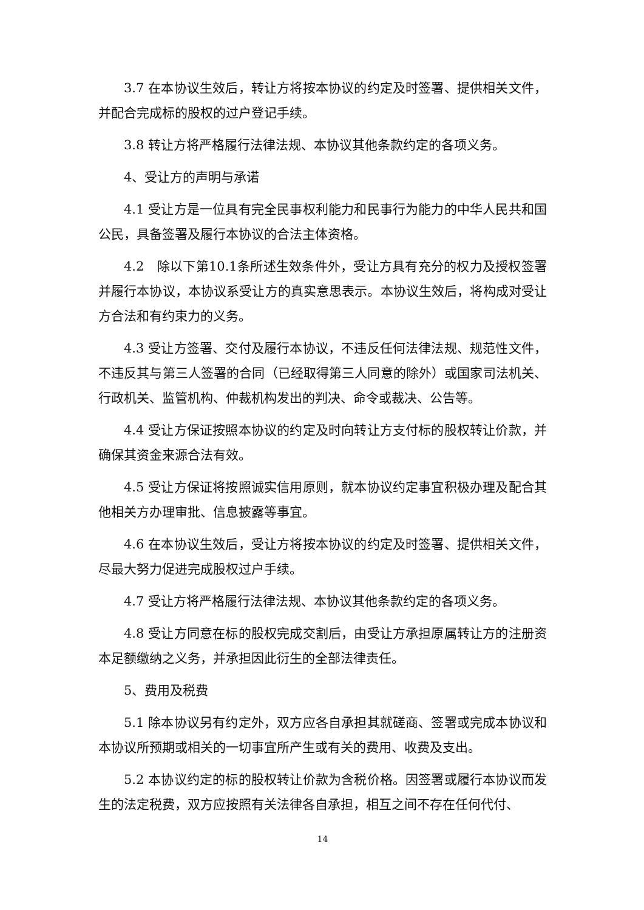3.7 在本协议生效后，转让方将按本协议的约定及时签署、提供相关文件，并配合完成标的股权的过户登记手续。
3.8 转让方将严格履行法律法规、本协议其他条款约定的各项义务。
4、受让方的声明与承诺
4.1 受让方是一位具有完全民事权利能力和民事行为能力的中华人民共和国公民，具备签署及履行本协议的合法主体资格。
4.2　除以下第10.1条所述生效条件外，受让方具有充分的权力及授权签署并履行本协议，本协议系受让方的真实意思表示。本协议生效后，将构成对受让方合法和有约束力的义务。
4.3 受让方签署、交付及履行本协议，不违反任何法律法规、规范性文件，不违反其与第三人签署的合同（已经取得第三人同意的除外）或国家司法机关、行政机关、监管机构、仲裁机构发出的判决、命令或裁决、公告等。
4.4 受让方保证按照本协议的约定及时向转让方支付标的股权转让价款，并确保其资金来源合法有效。
4.5 受让方保证将按照诚实信用原则，就本协议约定事宜积极办理及配合其他相关方办理审批、信息披露等事宜。
4.6 在本协议生效后，受让方将按本协议的约定及时签署、提供相关文件，尽最大努力促进完成股权过户手续。
4.7 受让方将严格履行法律法规、本协议其他条款约定的各项义务。
4.8 受让方同意在标的股权完成交割后，由受让方承担原属转让方的注册资本足额缴纳之义务，并承担因此衍生的全部法律责任。
5、费用及税费
5.1 除本协议另有约定外，双方应各自承担其就磋商、签署或完成本协议和本协议所预期或相关的一切事宜所产生或有关的费用、收费及支出。
5.2 本协议约定的标的股权转让价款为含税价格。因签署或履行本协议而发生的法定税费，双方应按照有关法律各自承担，相互之间不存在任何代付、
14